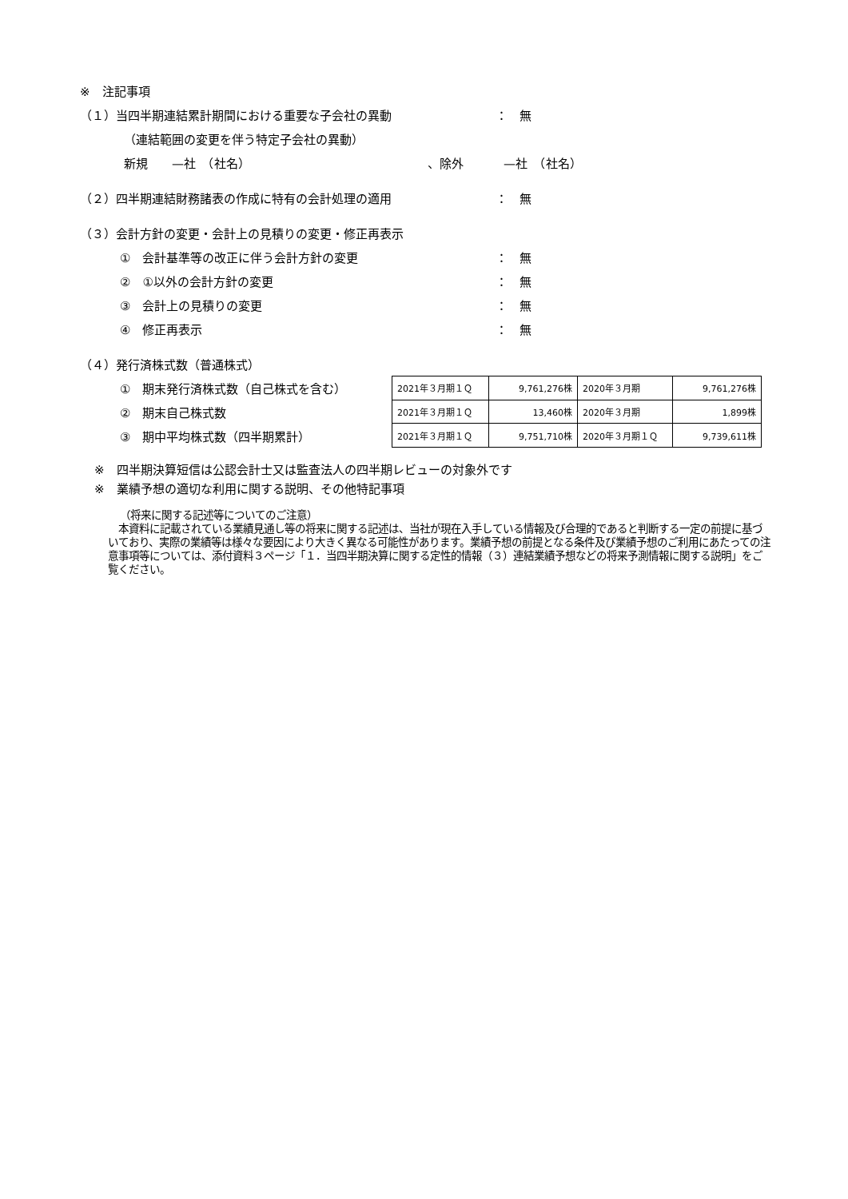※　注記事項
（１）当四半期連結累計期間における重要な子会社の異動 ： 無
（連結範囲の変更を伴う特定子会社の異動）
新規　　—社　（社名） 、除外 —社　（社名）
（２）四半期連結財務諸表の作成に特有の会計処理の適用 ： 無
（３）会計方針の変更・会計上の見積りの変更・修正再表示
①　会計基準等の改正に伴う会計方針の変更 ： 無
②　①以外の会計方針の変更 ： 無
③　会計上の見積りの変更 ： 無
④　修正再表示 ： 無
（４）発行済株式数（普通株式）
①　期末発行済株式数（自己株式を含む）
②　期末自己株式数
③　期中平均株式数（四半期累計）
| 2021年３月期１Ｑ | 9,761,276株 | 2020年３月期 | 9,761,276株 |
| 2021年３月期１Ｑ | 13,460株 | 2020年３月期 | 1,899株 |
| 2021年３月期１Ｑ | 9,751,710株 | 2020年３月期１Ｑ | 9,739,611株 |
※　四半期決算短信は公認会計士又は監査法人の四半期レビューの対象外です
※　業績予想の適切な利用に関する説明、その他特記事項
（将来に関する記述等についてのご注意）
　本資料に記載されている業績見通し等の将来に関する記述は、当社が現在入手している情報及び合理的であると判断する一定の前提に基づいており、実際の業績等は様々な要因により大きく異なる可能性があります。業績予想の前提となる条件及び業績予想のご利用にあたっての注意事項等については、添付資料３ページ「１．当四半期決算に関する定性的情報（３）連結業績予想などの将来予測情報に関する説明」をご覧ください。